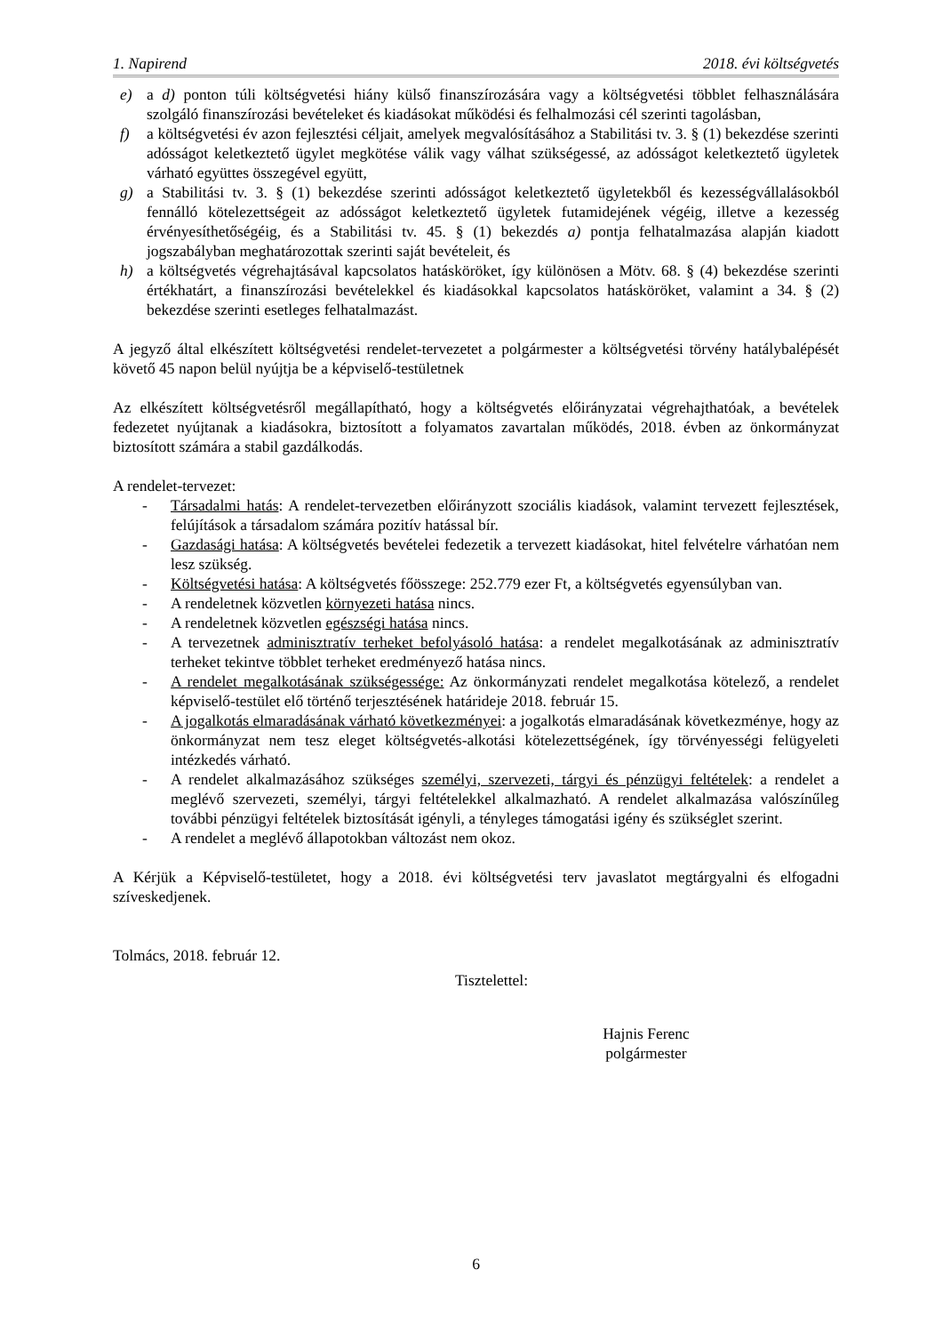1. Napirend 2018. évi költségvetés
e) a d) ponton túli költségvetési hiány külső finanszírozására vagy a költségvetési többlet felhasználására szolgáló finanszírozási bevételeket és kiadásokat működési és felhalmozási cél szerinti tagolásban,
f) a költségvetési év azon fejlesztési céljait, amelyek megvalósításához a Stabilitási tv. 3. § (1) bekezdése szerinti adósságot keletkeztető ügylet megkötése válik vagy válhat szükségessé, az adósságot keletkeztető ügyletek várható együttes összegével együtt,
g) a Stabilitási tv. 3. § (1) bekezdése szerinti adósságot keletkeztető ügyletekből és kezességvállalásokból fennálló kötelezettségeit az adósságot keletkeztető ügyletek futamidejének végéig, illetve a kezesség érvényesíthetőségéig, és a Stabilitási tv. 45. § (1) bekezdés a) pontja felhatalmazása alapján kiadott jogszabályban meghatározottak szerinti saját bevételeit, és
h) a költségvetés végrehajtásával kapcsolatos hatásköröket, így különösen a Mötv. 68. § (4) bekezdése szerinti értékhatárt, a finanszírozási bevételekkel és kiadásokkal kapcsolatos hatásköröket, valamint a 34. § (2) bekezdése szerinti esetleges felhatalmazást.
A jegyző által elkészített költségvetési rendelet-tervezetet a polgármester a költségvetési törvény hatálybalépését követő 45 napon belül nyújtja be a képviselő-testületnek
Az elkészített költségvetésről megállapítható, hogy a költségvetés előirányzatai végrehajthatóak, a bevételek fedezetet nyújtanak a kiadásokra, biztosított a folyamatos zavartalan működés, 2018. évben az önkormányzat biztosított számára a stabil gazdálkodás.
A rendelet-tervezet:
- Társadalmi hatás: A rendelet-tervezetben előirányzott szociális kiadások, valamint tervezett fejlesztések, felújítások a társadalom számára pozitív hatással bír.
- Gazdasági hatása: A költségvetés bevételei fedezetik a tervezett kiadásokat, hitel felvételre várhatóan nem lesz szükség.
- Költségvetési hatása: A költségvetés főösszege: 252.779 ezer Ft, a költségvetés egyensúlyban van.
- A rendeletnek közvetlen környezeti hatása nincs.
- A rendeletnek közvetlen egészségi hatása nincs.
- A tervezetnek adminisztratív terheket befolyásoló hatása: a rendelet megalkotásának az adminisztratív terheket tekintve többlet terheket eredményező hatása nincs.
- A rendelet megalkotásának szükségessége: Az önkormányzati rendelet megalkotása kötelező, a rendelet képviselő-testület elő történő terjesztésének határideje 2018. február 15.
- A jogalkotás elmaradásának várható következményei: a jogalkotás elmaradásának következménye, hogy az önkormányzat nem tesz eleget költségvetés-alkotási kötelezettségének, így törvényességi felügyeleti intézkedés várható.
- A rendelet alkalmazásához szükséges személyi, szervezeti, tárgyi és pénzügyi feltételek: a rendelet a meglévő szervezeti, személyi, tárgyi feltételekkel alkalmazható. A rendelet alkalmazása valószínűleg további pénzügyi feltételek biztosítását igényli, a tényleges támogatási igény és szükséglet szerint.
- A rendelet a meglévő állapotokban változást nem okoz.
A Kérjük a Képviselő-testületet, hogy a 2018. évi költségvetési terv javaslatot megtárgyalni és elfogadni szíveskedjenek.
Tolmács, 2018. február 12.
Tisztelettel:
Hajnis Ferenc
polgármester
6